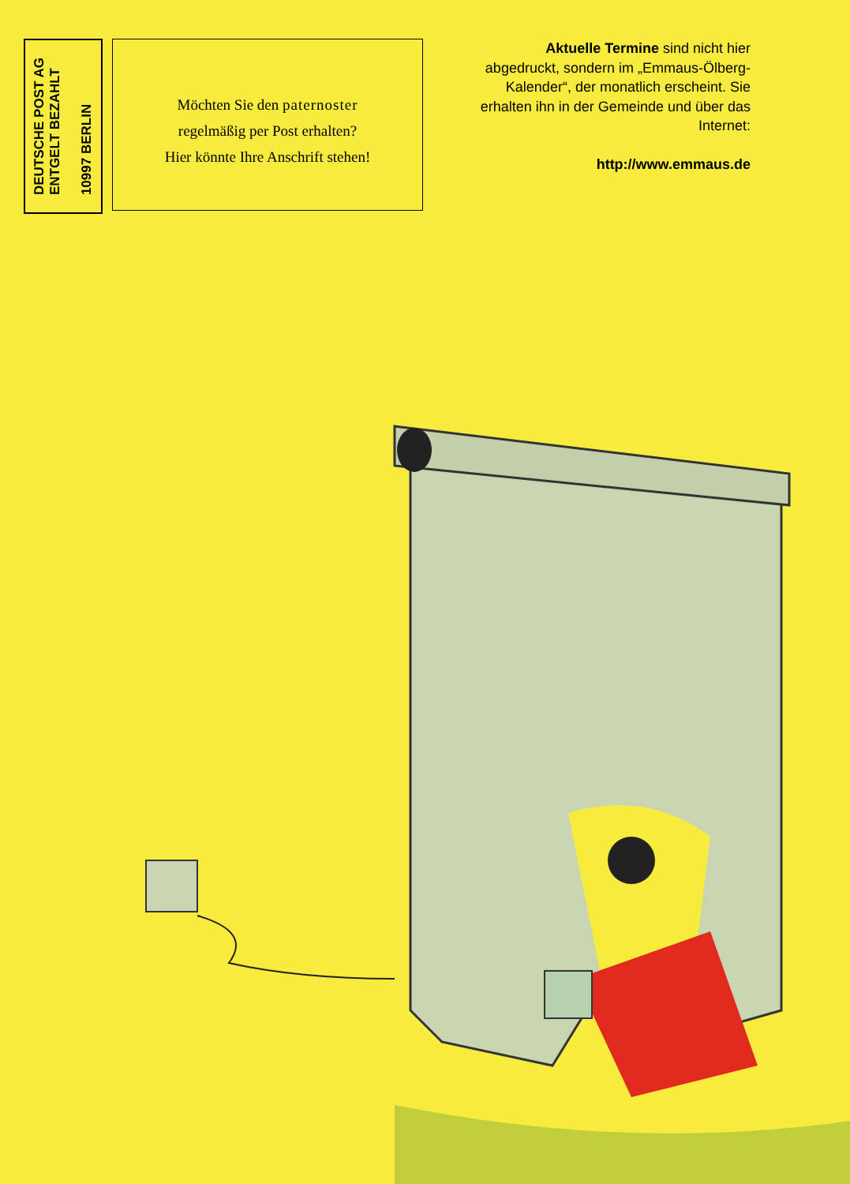DEUTSCHE POST AG
ENTGELT BEZAHLT
10997 BERLIN
Möchten Sie den paternoster
regelmäßig per Post erhalten?
Hier könnte Ihre Anschrift stehen!
Aktuelle Termine sind nicht hier abgedruckt, sondern im „Emmaus-Ölberg-Kalender“, der monatlich erscheint. Sie erhalten ihn in der Gemeinde und über das Internet:
http://www.emmaus.de